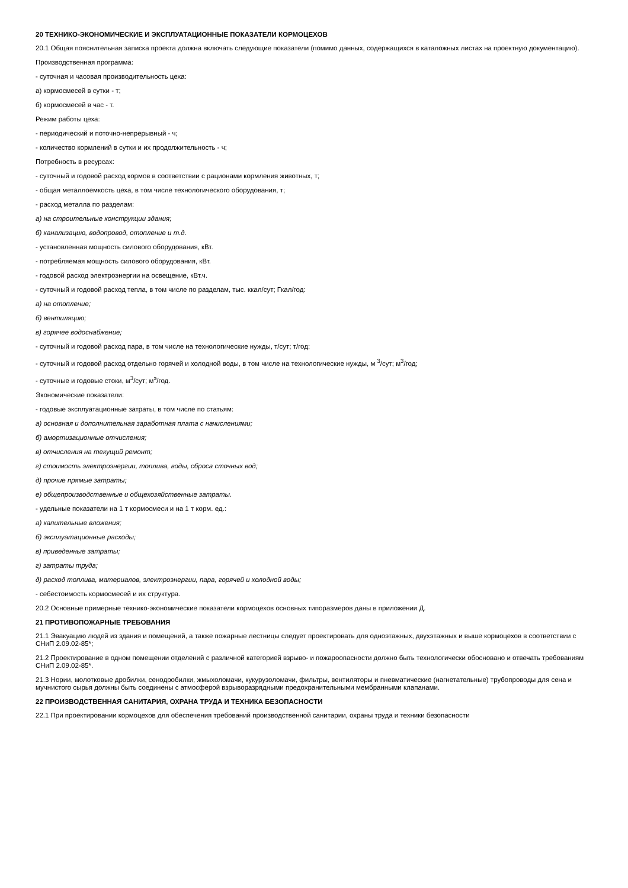20 ТЕХНИКО-ЭКОНОМИЧЕСКИЕ И ЭКСПЛУАТАЦИОННЫЕ ПОКАЗАТЕЛИ КОРМОЦЕХОВ
20.1 Общая пояснительная записка проекта должна включать следующие показатели (помимо данных, содержащихся в каталожных листах на проектную документацию).
Производственная программа:
- суточная и часовая производительность цеха:
а) кормосмесей в сутки - т;
б) кормосмесей в час - т.
Режим работы цеха:
- периодический и поточно-непрерывный - ч;
- количество кормлений в сутки и их продолжительность - ч;
Потребность в ресурсах:
- суточный и годовой расход кормов в соответствии с рационами кормления животных, т;
- общая металлоемкость цеха, в том числе технологического оборудования, т;
- расход металла по разделам:
а) на строительные конструкции здания;
б) канализацию, водопровод, отопление и т.д.
- установленная мощность силового оборудования, кВт.
- потребляемая мощность силового оборудования, кВт.
- годовой расход электроэнергии на освещение, кВт.ч.
- суточный и годовой расход тепла, в том числе по разделам, тыс. ккал/сут; Гкал/год:
а) на отопление;
б) вентиляцию;
в) горячее водоснабжение;
- суточный и годовой расход пара, в том числе на технологические нужды, т/сут; т/год;
- суточный и годовой расход отдельно горячей и холодной воды, в том числе на технологические нужды, м <sup>3</sup>/сут; м<sup>3</sup>/год;
- суточные и годовые стоки, м<sup>3</sup>/сут; м<sup>э</sup>/год.
Экономические показатели:
- годовые эксплуатационные затраты, в том числе по статьям:
а) основная и дополнительная заработная плата с начислениями;
б) амортизационные отчисления;
в) отчисления на текущий ремонт;
г) стоимость электроэнергии, топлива, воды, сброса сточных вод;
д) прочие прямые затраты;
е) общепроизводственные и общехозяйственные затраты.
- удельные показатели на 1 т кормосмеси и на 1 т корм. ед.:
а) капительные вложения;
б) эксплуатационные расходы;
в) приведенные затраты;
г) затраты труда;
д) расход топлива, материалов, электроэнергии, пара, горячей и холодной воды;
- себестоимость кормосмесей и их структура.
20.2 Основные примерные технико-экономические показатели кормоцехов основных типоразмеров даны в приложении Д.
21 ПРОТИВОПОЖАРНЫЕ ТРЕБОВАНИЯ
21.1 Эвакуацию людей из здания и помещений, а также пожарные лестницы следует проектировать для одноэтажных, двухэтажных и выше кормоцехов в соответствии с СНиП 2.09.02-85*;
21.2 Проектирование в одном помещении отделений с различной категорией взрыво- и пожароопасности должно быть технологически обосновано и отвечать требованиям СНиП 2.09.02-85*.
21.3 Нории, молотковые дробилки, сенодробилки, жмыхоломачи, кукурузоломачи, фильтры, вентиляторы и пневматические (нагнетательные) трубопроводы для сена и мучнистого сырья должны быть соединены с атмосферой взрыворазрядными предохранительными мембранными клапанами.
22 ПРОИЗВОДСТВЕННАЯ САНИТАРИЯ, ОХРАНА ТРУДА И ТЕХНИКА БЕЗОПАСНОСТИ
22.1 При проектировании кормоцехов для обеспечения требований производственной санитарии, охраны труда и техники безопасности